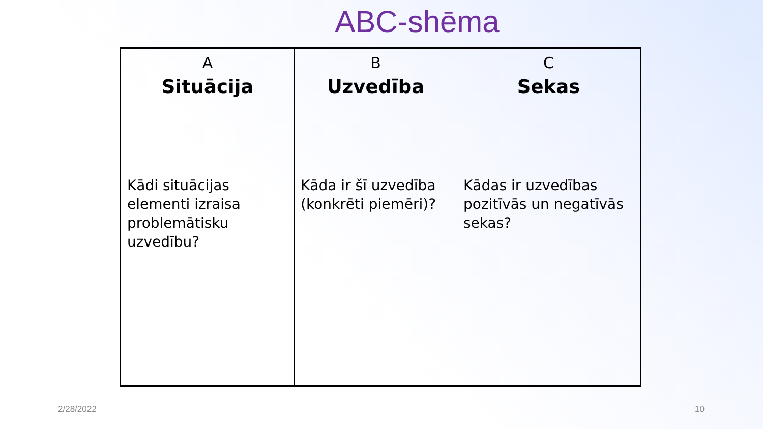ABC-shēma
| A Situācija | B Uzvedība | C Sekas |
| Kādi situācijas elementi izraisa problemātisku uzvedību? | Kāda ir šī uzvedība (konkrēti piemēri)? | Kādas ir uzvedības pozitīvās un negatīvās sekas? |
2/28/2022 10